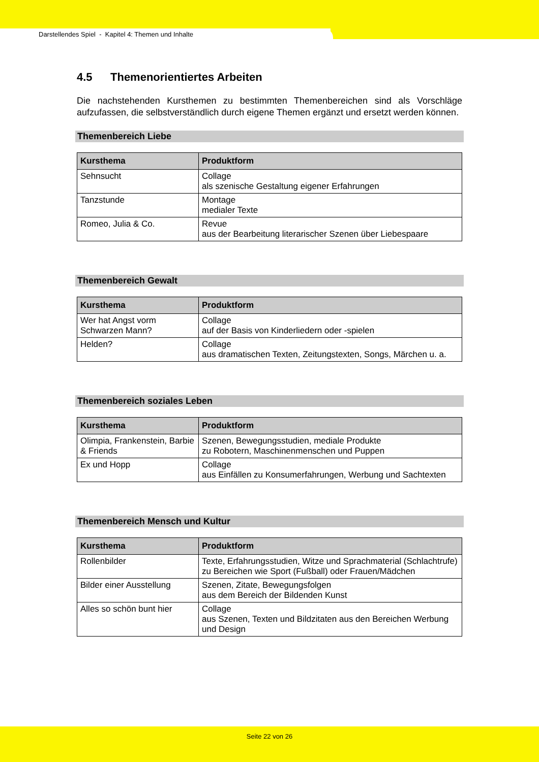Darstellendes Spiel - Kapitel 4: Themen und Inhalte
4.5 Themenorientiertes Arbeiten
Die nachstehenden Kursthemen zu bestimmten Themenbereichen sind als Vorschläge aufzufassen, die selbstverständlich durch eigene Themen ergänzt und ersetzt werden können.
Themenbereich Liebe
| Kursthema | Produktform |
| --- | --- |
| Sehnsucht | Collage als szenische Gestaltung eigener Erfahrungen |
| Tanzstunde | Montage medialer Texte |
| Romeo, Julia & Co. | Revue aus der Bearbeitung literarischer Szenen über Liebespaare |
Themenbereich Gewalt
| Kursthema | Produktform |
| --- | --- |
| Wer hat Angst vorm Schwarzen Mann? | Collage auf der Basis von Kinderliedern oder -spielen |
| Helden? | Collage aus dramatischen Texten, Zeitungstexten, Songs, Märchen u. a. |
Themenbereich soziales Leben
| Kursthema | Produktform |
| --- | --- |
| Olimpia, Frankenstein, Barbie & Friends | Szenen, Bewegungsstudien, mediale Produkte zu Robotern, Maschinenmenschen und Puppen |
| Ex und Hopp | Collage aus Einfällen zu Konsumerfahrungen, Werbung und Sachtexten |
Themenbereich Mensch und Kultur
| Kursthema | Produktform |
| --- | --- |
| Rollenbilder | Texte, Erfahrungsstudien, Witze und Sprachmaterial (Schlachtrufe) zu Bereichen wie Sport (Fußball) oder Frauen/Mädchen |
| Bilder einer Ausstellung | Szenen, Zitate, Bewegungsfolgen aus dem Bereich der Bildenden Kunst |
| Alles so schön bunt hier | Collage aus Szenen, Texten und Bildzitaten aus den Bereichen Werbung und Design |
Seite 22 von 26